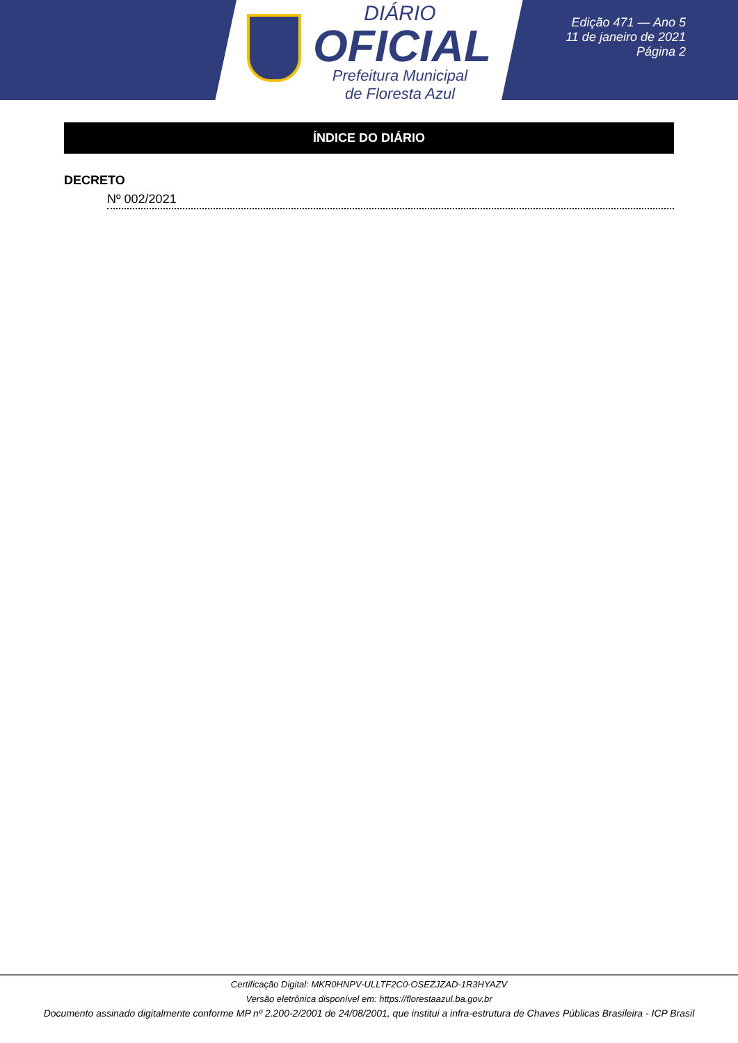DIÁRIO
OFICIAL
Prefeitura Municipal
de Floresta Azul
Edição 471 — Ano 5
11 de janeiro de 2021
Página 2
ÍNDICE DO DIÁRIO
DECRETO
Nº 002/2021
Certificação Digital: MKR0HNPV-ULLTF2C0-OSEZJZAD-1R3HYAZV
Versão eletrônica disponível em: https://florestaazul.ba.gov.br
Documento assinado digitalmente conforme MP nº 2.200-2/2001 de 24/08/2001, que institui a infra-estrutura de Chaves Públicas Brasileira - ICP Brasil